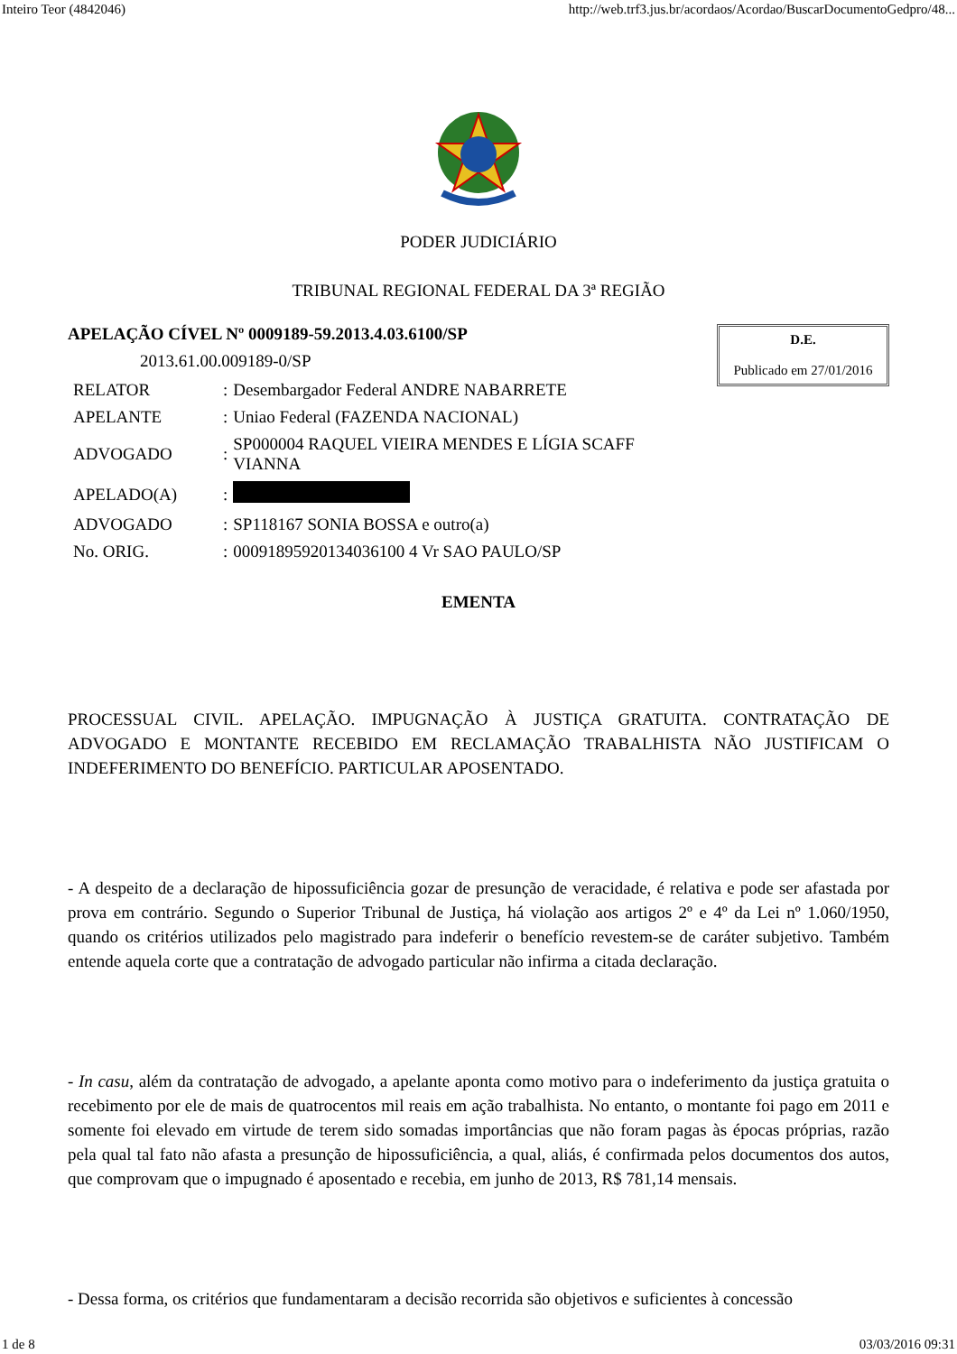Inteiro Teor (4842046) http://web.trf3.jus.br/acordaos/Acordao/BuscarDocumentoGedpro/48...
PODER JUDICIÁRIO
TRIBUNAL REGIONAL FEDERAL DA 3ª REGIÃO
APELAÇÃO CÍVEL Nº 0009189-59.2013.4.03.6100/SP
2013.61.00.009189-0/SP
| RELATOR | : | Desembargador Federal ANDRE NABARRETE |
| APELANTE | : | Uniao Federal (FAZENDA NACIONAL) |
| ADVOGADO | : | SP000004 RAQUEL VIEIRA MENDES E LÍGIA SCAFF VIANNA |
| APELADO(A) | : | |
| ADVOGADO | : | SP118167 SONIA BOSSA e outro(a) |
| No. ORIG. | : | 00091895920134036100 4 Vr SAO PAULO/SP |
D.E.
Publicado em 27/01/2016
EMENTA
PROCESSUAL CIVIL. APELAÇÃO. IMPUGNAÇÃO À JUSTIÇA GRATUITA. CONTRATAÇÃO DE ADVOGADO E MONTANTE RECEBIDO EM RECLAMAÇÃO TRABALHISTA NÃO JUSTIFICAM O INDEFERIMENTO DO BENEFÍCIO. PARTICULAR APOSENTADO.
- A despeito de a declaração de hipossuficiência gozar de presunção de veracidade, é relativa e pode ser afastada por prova em contrário. Segundo o Superior Tribunal de Justiça, há violação aos artigos 2º e 4º da Lei nº 1.060/1950, quando os critérios utilizados pelo magistrado para indeferir o benefício revestem-se de caráter subjetivo. Também entende aquela corte que a contratação de advogado particular não infirma a citada declaração.
- In casu, além da contratação de advogado, a apelante aponta como motivo para o indeferimento da justiça gratuita o recebimento por ele de mais de quatrocentos mil reais em ação trabalhista. No entanto, o montante foi pago em 2011 e somente foi elevado em virtude de terem sido somadas importâncias que não foram pagas às épocas próprias, razão pela qual tal fato não afasta a presunção de hipossuficiência, a qual, aliás, é confirmada pelos documentos dos autos, que comprovam que o impugnado é aposentado e recebia, em junho de 2013, R$ 781,14 mensais.
- Dessa forma, os critérios que fundamentaram a decisão recorrida são objetivos e suficientes à concessão
1 de 8 03/03/2016 09:31